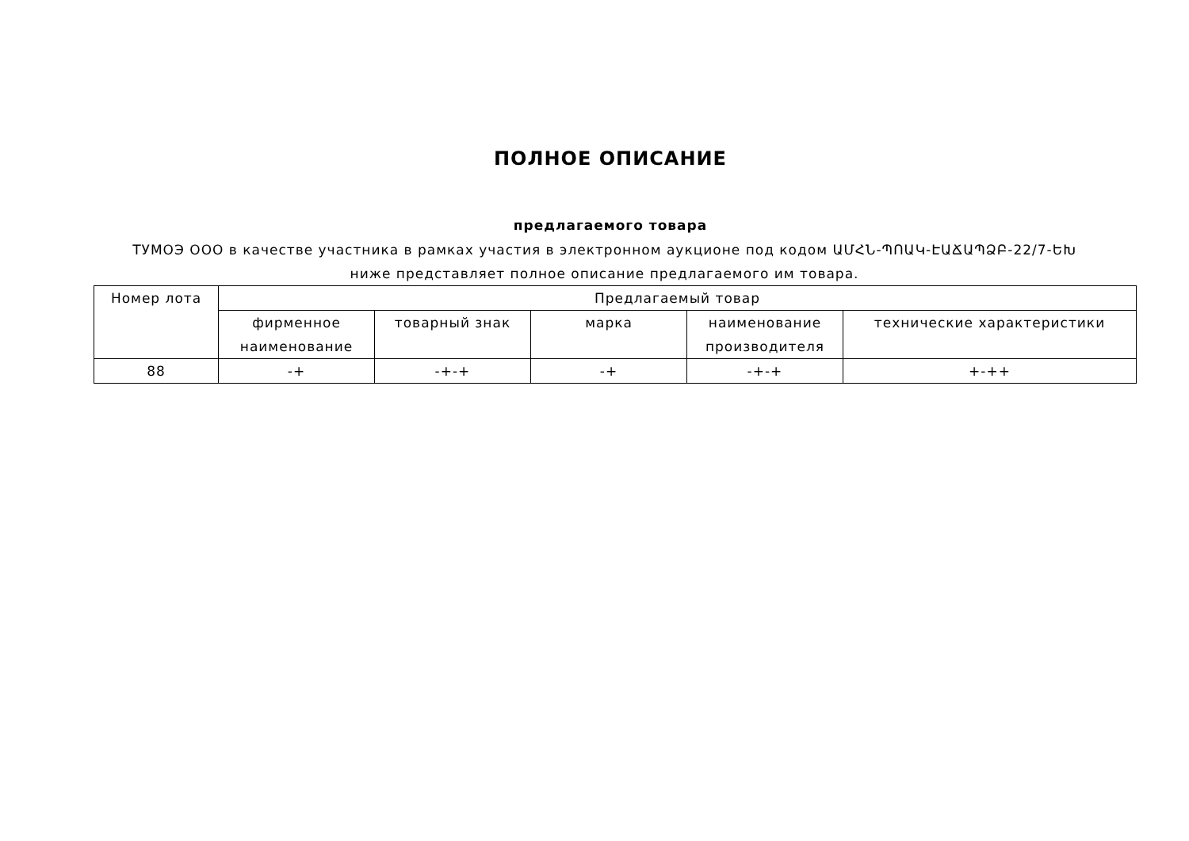ПОЛНОЕ ОПИСАНИЕ
предлагаемого товара
ТУМОЭ ООО в качестве участника в рамках участия в электронном аукционе под кодом ԱՄՀՆ-ՊՈԱԿ-ԷԱՃԱՊՁԲ-22/7-ԵԽ ниже представляет полное описание предлагаемого им товара.
| Номер лота | Предлагаемый товар | | | | |
| --- | --- | --- | --- | --- | --- |
| | фирменное наименование | товарный знак | марка | наименование производителя | технические характеристики |
| 88 | -+ | -+-+ | -+ | -+-+ | +-++ |